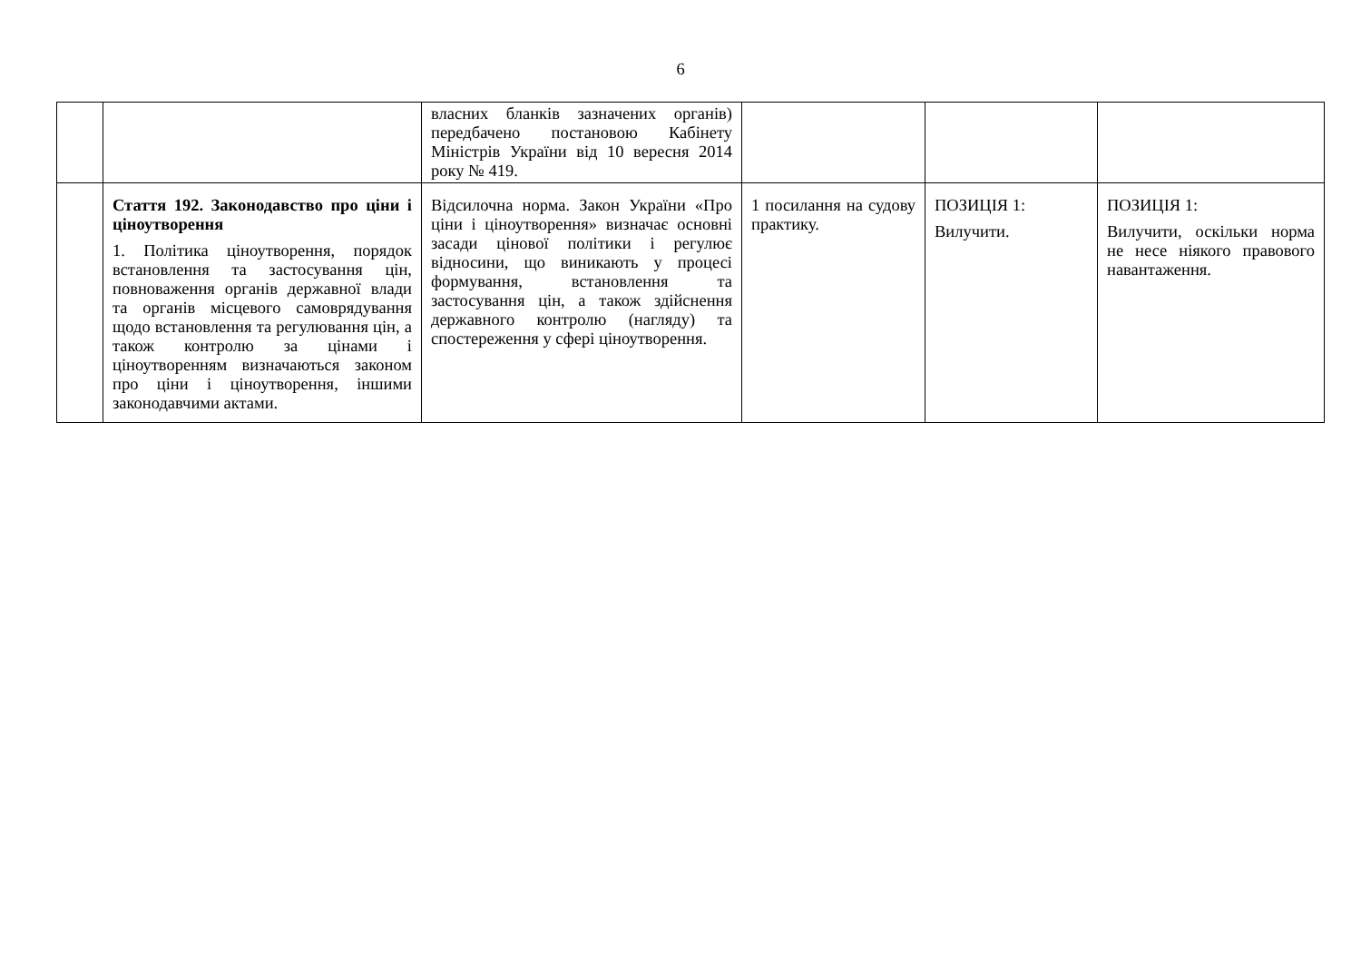6
| | | власних бланків зазначених органів) передбачено постановою Кабінету Міністрів України від 10 вересня 2014 року № 419. | | | |
| | Стаття 192. Законодавство про ціни і ціноутворення 1. Політика ціноутворення, порядок встановлення та застосування цін, повноваження органів державної влади та органів місцевого самоврядування щодо встановлення та регулювання цін, а також контролю за цінами і ціноутворенням визначаються законом про ціни і ціноутворення, іншими законодавчими актами. | Відсилочна норма. Закон України «Про ціни і ціноутворення» визначає основні засади цінової політики і регулює відносини, що виникають у процесі формування, встановлення та застосування цін, а також здійснення державного контролю (нагляду) та спостереження у сфері ціноутворення. | 1 посилання на судову практику. | ПОЗИЦІЯ 1: Вилучити. | ПОЗИЦІЯ 1: Вилучити, оскільки норма не несе ніякого правового навантаження. |